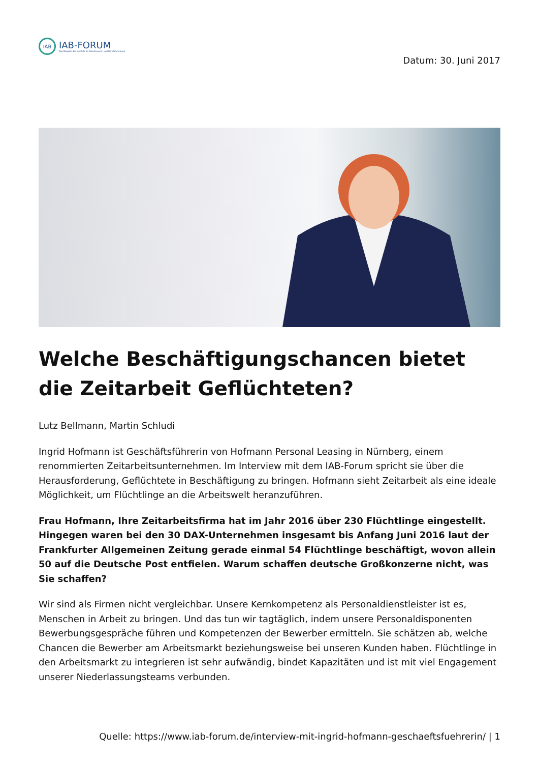IAB
IAB-FORUM
Das Magazin des Instituts für Arbeitsmarkt- und Berufsforschung
Datum: 30. Juni 2017
Welche Beschäftigungschancen bietet die Zeitarbeit Geflüchteten?
Lutz Bellmann, Martin Schludi
Ingrid Hofmann ist Geschäftsführerin von Hofmann Personal Leasing in Nürnberg, einem renommierten Zeitarbeitsunternehmen. Im Interview mit dem IAB-Forum spricht sie über die Herausforderung, Geflüchtete in Beschäftigung zu bringen. Hofmann sieht Zeitarbeit als eine ideale Möglichkeit, um Flüchtlinge an die Arbeitswelt heranzuführen.
Frau Hofmann, Ihre Zeitarbeitsfirma hat im Jahr 2016 über 230 Flüchtlinge eingestellt. Hingegen waren bei den 30 DAX-Unternehmen insgesamt bis Anfang Juni 2016 laut der Frankfurter Allgemeinen Zeitung gerade einmal 54 Flüchtlinge beschäftigt, wovon allein 50 auf die Deutsche Post entfielen. Warum schaffen deutsche Großkonzerne nicht, was Sie schaffen?
Wir sind als Firmen nicht vergleichbar. Unsere Kernkompetenz als Personaldienstleister ist es, Menschen in Arbeit zu bringen. Und das tun wir tagtäglich, indem unsere Personaldisponenten Bewerbungsgespräche führen und Kompetenzen der Bewerber ermitteln. Sie schätzen ab, welche Chancen die Bewerber am Arbeitsmarkt beziehungsweise bei unseren Kunden haben. Flüchtlinge in den Arbeitsmarkt zu integrieren ist sehr aufwändig, bindet Kapazitäten und ist mit viel Engagement unserer Niederlassungsteams verbunden.
Quelle: https://www.iab-forum.de/interview-mit-ingrid-hofmann-geschaeftsfuehrerin/ | 1